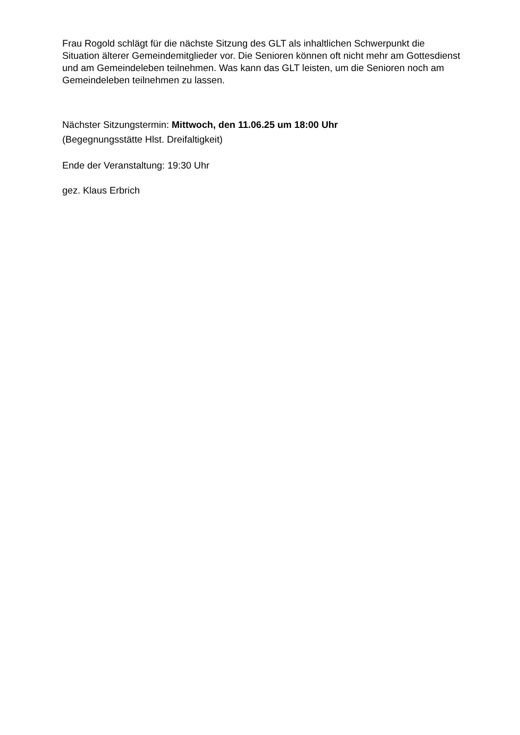Frau Rogold schlägt für die nächste Sitzung des GLT als inhaltlichen Schwerpunkt die Situation älterer Gemeindemitglieder vor. Die Senioren können oft nicht mehr am Gottesdienst und am Gemeindeleben teilnehmen. Was kann das GLT leisten, um die Senioren noch am Gemeindeleben teilnehmen zu lassen.
Nächster Sitzungstermin: Mittwoch, den 11.06.25 um 18:00 Uhr
(Begegnungsstätte Hlst. Dreifaltigkeit)
Ende der Veranstaltung: 19:30 Uhr
gez. Klaus Erbrich